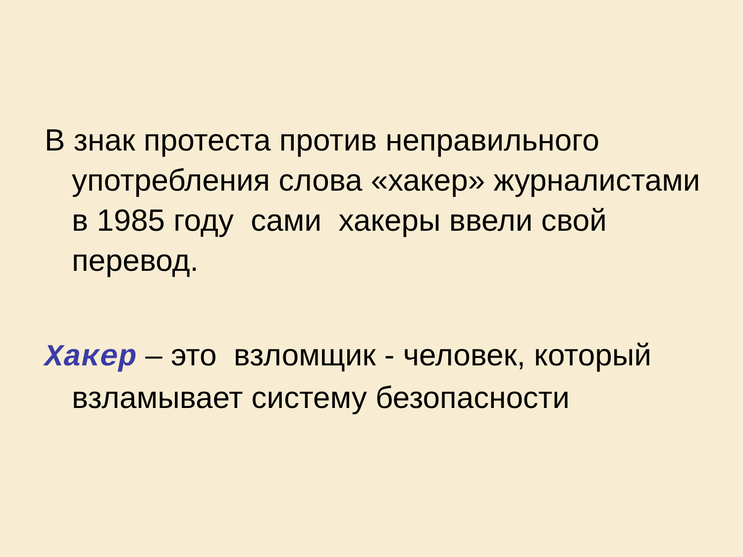В знак протеста против неправильного употребления слова «хакер» журналистами в 1985 году сами хакеры ввели свой перевод.
Хакер – это взломщик - человек, который взламывает систему безопасности